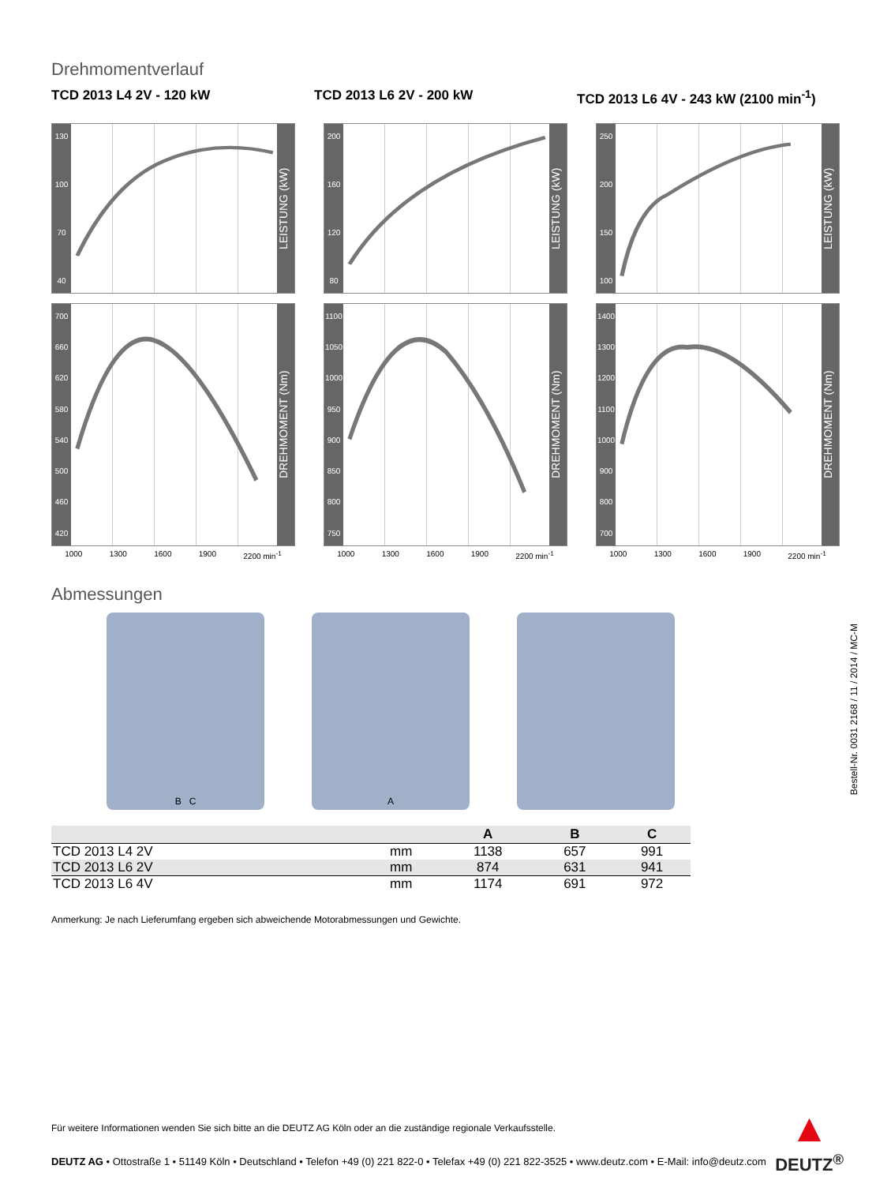Drehmomentverlauf
TCD 2013 L4 2V - 120 kW TCD 2013 L6 2V - 200 kW TCD 2013 L6 4V - 243 kW (2100 min<sup>-1</sup>)
130
100
70
40
LEISTUNG (kW)
700
660
620
580
540
500
460
420
DREHMOMENT (Nm)
1000 1300 1600 1900 2200 min<sup>-1</sup>
200
160
120
80
LEISTUNG (kW)
1100
1050
1000
950
900
850
800
750
DREHMOMENT (Nm)
1000 1300 1600 1900 2200 min<sup>-1</sup>
250
200
150
100
LEISTUNG (kW)
1400
1300
1200
1100
1000
900
800
700
DREHMOMENT (Nm)
1000 1300 1600 1900 2200 min<sup>-1</sup>
Abmessungen
B C A
| | | A | B | C |
| --- | --- | --- | --- | --- |
| TCD 2013 L4 2V | mm | 1138 | 657 | 991 |
| TCD 2013 L6 2V | mm | 874 | 631 | 941 |
| TCD 2013 L6 4V | mm | 1174 | 691 | 972 |
Anmerkung: Je nach Lieferumfang ergeben sich abweichende Motorabmessungen und Gewichte.
Bestell-Nr. 0031 2168 / 11 / 2014 / MC-M
Für weitere Informationen wenden Sie sich bitte an die DEUTZ AG Köln oder an die zuständige regionale Verkaufsstelle.
▲
DEUTZ<sup>®</sup>
DEUTZ AG • Ottostraße 1 • 51149 Köln • Deutschland • Telefon +49 (0) 221 822-0 • Telefax +49 (0) 221 822-3525 • www.deutz.com • E-Mail: info@deutz.com